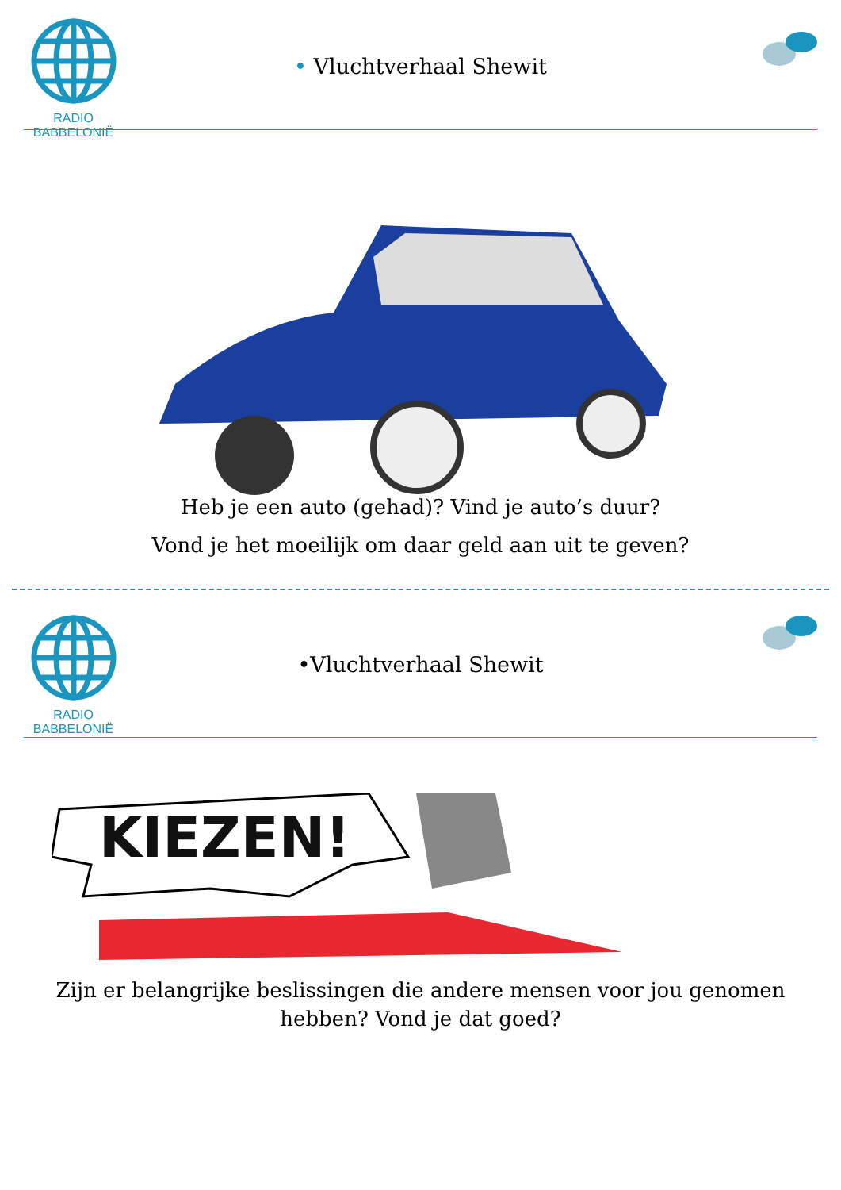RADIO BABBELONIË
• Vluchtverhaal Shewit
Heb je een auto (gehad)? Vind je auto’s duur?
Vond je het moeilijk om daar geld aan uit te geven?
RADIO BABBELONIË
•Vluchtverhaal Shewit
KIEZEN!
Zijn er belangrijke beslissingen die andere mensen voor jou genomen
hebben? Vond je dat goed?